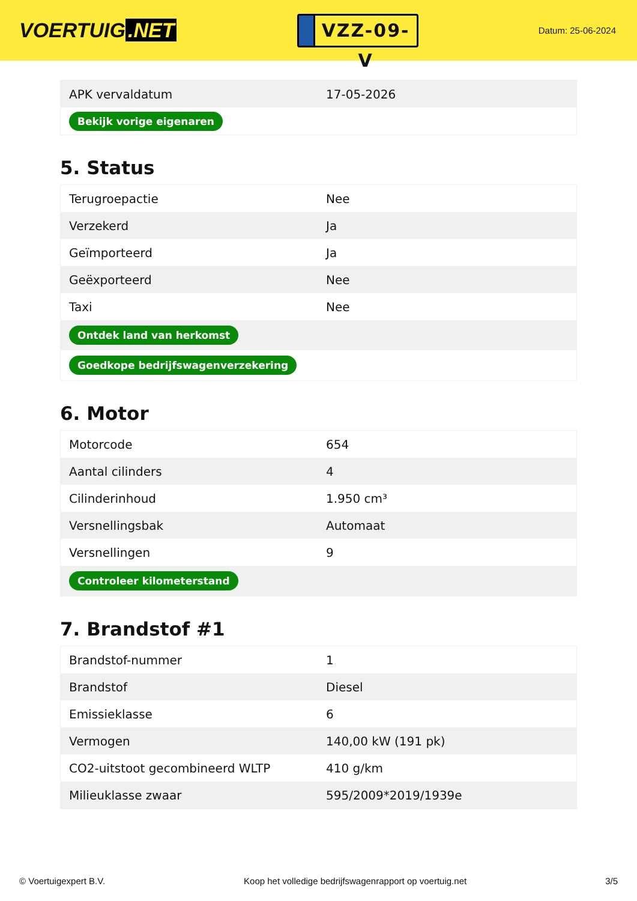VOERTUIG.NET
VZZ-09-V
Datum: 25-06-2024
| APK vervaldatum | 17-05-2026 |
| Bekijk vorige eigenaren | |
5. Status
| Terugroepactie | Nee |
| Verzekerd | Ja |
| Geïmporteerd | Ja |
| Geëxporteerd | Nee |
| Taxi | Nee |
| Ontdek land van herkomst | |
| Goedkope bedrijfswagenverzekering | |
6. Motor
| Motorcode | 654 |
| Aantal cilinders | 4 |
| Cilinderinhoud | 1.950 cm³ |
| Versnellingsbak | Automaat |
| Versnellingen | 9 |
| Controleer kilometerstand | |
7. Brandstof #1
| Brandstof-nummer | 1 |
| Brandstof | Diesel |
| Emissieklasse | 6 |
| Vermogen | 140,00 kW (191 pk) |
| CO2-uitstoot gecombineerd WLTP | 410 g/km |
| Milieuklasse zwaar | 595/2009*2019/1939e |
© Voertuigexpert B.V. Koop het volledige bedrijfswagenrapport op voertuig.net 3/5